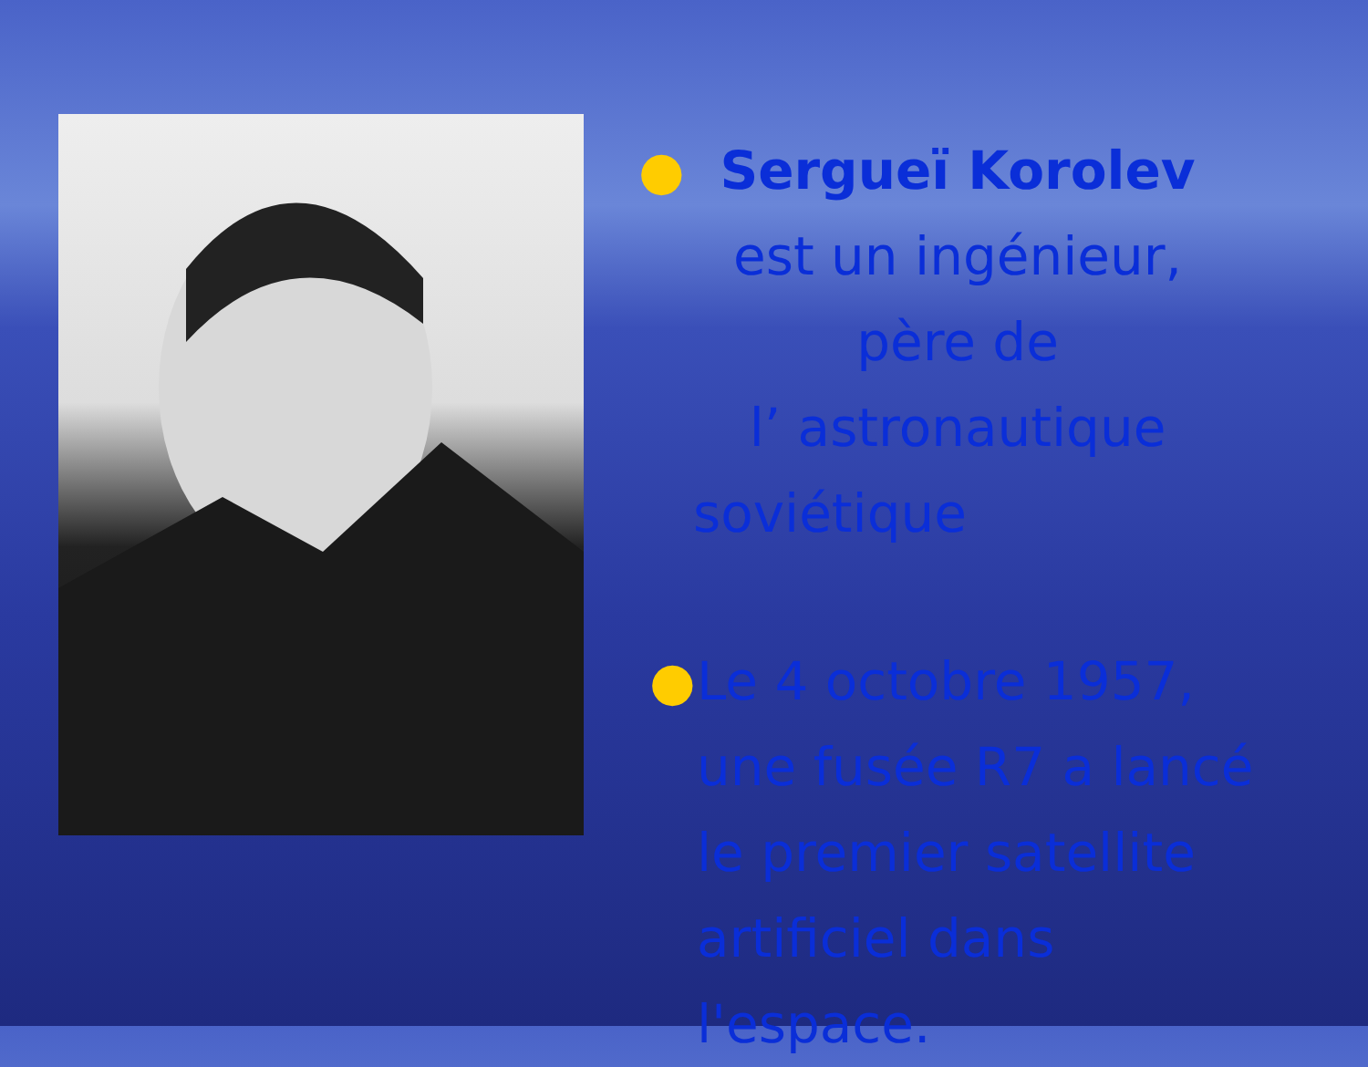● Sergueï Korolev
est un ingénieur,
père de
l’ astronautique
soviétique
● Le 4 octobre 1957,
une fusée R7 a lancé
le premier satellite
artificiel dans l'espace.